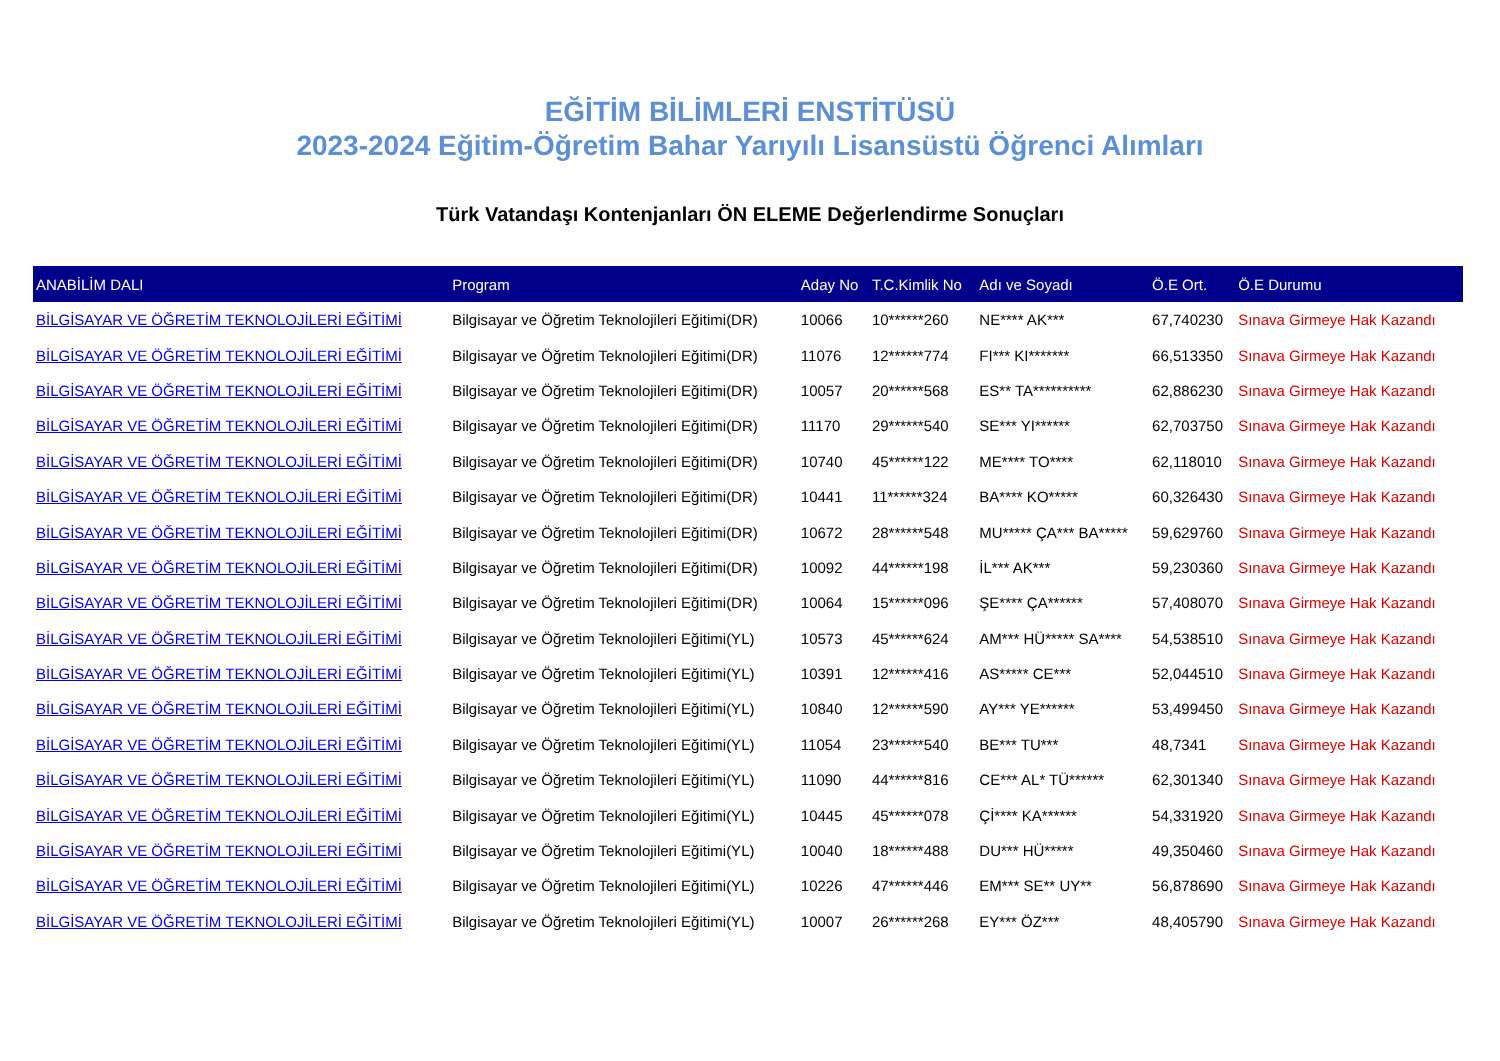EĞİTİM BİLİMLERİ ENSTİTÜSÜ
2023-2024 Eğitim-Öğretim Bahar Yarıyılı Lisansüstü Öğrenci Alımları
Türk Vatandaşı Kontenjanları ÖN ELEME Değerlendirme Sonuçları
| ANABİLİM DALI | Program | Aday No | T.C.Kimlik No | Adı ve Soyadı | Ö.E Ort. | Ö.E Durumu |
| --- | --- | --- | --- | --- | --- | --- |
| BİLGİSAYAR VE ÖĞRETİM TEKNOLOJİLERİ EĞİTİMİ | Bilgisayar ve Öğretim Teknolojileri Eğitimi(DR) | 10066 | 10******260 | NE**** AK*** | 67,740230 | Sınava Girmeye Hak Kazandı |
| BİLGİSAYAR VE ÖĞRETİM TEKNOLOJİLERİ EĞİTİMİ | Bilgisayar ve Öğretim Teknolojileri Eğitimi(DR) | 11076 | 12******774 | FI*** KI******* | 66,513350 | Sınava Girmeye Hak Kazandı |
| BİLGİSAYAR VE ÖĞRETİM TEKNOLOJİLERİ EĞİTİMİ | Bilgisayar ve Öğretim Teknolojileri Eğitimi(DR) | 10057 | 20******568 | ES** TA********** | 62,886230 | Sınava Girmeye Hak Kazandı |
| BİLGİSAYAR VE ÖĞRETİM TEKNOLOJİLERİ EĞİTİMİ | Bilgisayar ve Öğretim Teknolojileri Eğitimi(DR) | 11170 | 29******540 | SE*** YI****** | 62,703750 | Sınava Girmeye Hak Kazandı |
| BİLGİSAYAR VE ÖĞRETİM TEKNOLOJİLERİ EĞİTİMİ | Bilgisayar ve Öğretim Teknolojileri Eğitimi(DR) | 10740 | 45******122 | ME**** TO**** | 62,118010 | Sınava Girmeye Hak Kazandı |
| BİLGİSAYAR VE ÖĞRETİM TEKNOLOJİLERİ EĞİTİMİ | Bilgisayar ve Öğretim Teknolojileri Eğitimi(DR) | 10441 | 11******324 | BA**** KO***** | 60,326430 | Sınava Girmeye Hak Kazandı |
| BİLGİSAYAR VE ÖĞRETİM TEKNOLOJİLERİ EĞİTİMİ | Bilgisayar ve Öğretim Teknolojileri Eğitimi(DR) | 10672 | 28******548 | MU***** ÇA*** BA***** | 59,629760 | Sınava Girmeye Hak Kazandı |
| BİLGİSAYAR VE ÖĞRETİM TEKNOLOJİLERİ EĞİTİMİ | Bilgisayar ve Öğretim Teknolojileri Eğitimi(DR) | 10092 | 44******198 | İL*** AK*** | 59,230360 | Sınava Girmeye Hak Kazandı |
| BİLGİSAYAR VE ÖĞRETİM TEKNOLOJİLERİ EĞİTİMİ | Bilgisayar ve Öğretim Teknolojileri Eğitimi(DR) | 10064 | 15******096 | ŞE**** ÇA****** | 57,408070 | Sınava Girmeye Hak Kazandı |
| BİLGİSAYAR VE ÖĞRETİM TEKNOLOJİLERİ EĞİTİMİ | Bilgisayar ve Öğretim Teknolojileri Eğitimi(YL) | 10573 | 45******624 | AM*** HÜ***** SA**** | 54,538510 | Sınava Girmeye Hak Kazandı |
| BİLGİSAYAR VE ÖĞRETİM TEKNOLOJİLERİ EĞİTİMİ | Bilgisayar ve Öğretim Teknolojileri Eğitimi(YL) | 10391 | 12******416 | AS***** CE*** | 52,044510 | Sınava Girmeye Hak Kazandı |
| BİLGİSAYAR VE ÖĞRETİM TEKNOLOJİLERİ EĞİTİMİ | Bilgisayar ve Öğretim Teknolojileri Eğitimi(YL) | 10840 | 12******590 | AY*** YE****** | 53,499450 | Sınava Girmeye Hak Kazandı |
| BİLGİSAYAR VE ÖĞRETİM TEKNOLOJİLERİ EĞİTİMİ | Bilgisayar ve Öğretim Teknolojileri Eğitimi(YL) | 11054 | 23******540 | BE*** TU*** | 48,7341 | Sınava Girmeye Hak Kazandı |
| BİLGİSAYAR VE ÖĞRETİM TEKNOLOJİLERİ EĞİTİMİ | Bilgisayar ve Öğretim Teknolojileri Eğitimi(YL) | 11090 | 44******816 | CE*** AL* TÜ****** | 62,301340 | Sınava Girmeye Hak Kazandı |
| BİLGİSAYAR VE ÖĞRETİM TEKNOLOJİLERİ EĞİTİMİ | Bilgisayar ve Öğretim Teknolojileri Eğitimi(YL) | 10445 | 45******078 | Çİ**** KA****** | 54,331920 | Sınava Girmeye Hak Kazandı |
| BİLGİSAYAR VE ÖĞRETİM TEKNOLOJİLERİ EĞİTİMİ | Bilgisayar ve Öğretim Teknolojileri Eğitimi(YL) | 10040 | 18******488 | DU*** HÜ***** | 49,350460 | Sınava Girmeye Hak Kazandı |
| BİLGİSAYAR VE ÖĞRETİM TEKNOLOJİLERİ EĞİTİMİ | Bilgisayar ve Öğretim Teknolojileri Eğitimi(YL) | 10226 | 47******446 | EM*** SE** UY** | 56,878690 | Sınava Girmeye Hak Kazandı |
| BİLGİSAYAR VE ÖĞRETİM TEKNOLOJİLERİ EĞİTİMİ | Bilgisayar ve Öğretim Teknolojileri Eğitimi(YL) | 10007 | 26******268 | EY*** ÖZ*** | 48,405790 | Sınava Girmeye Hak Kazandı |